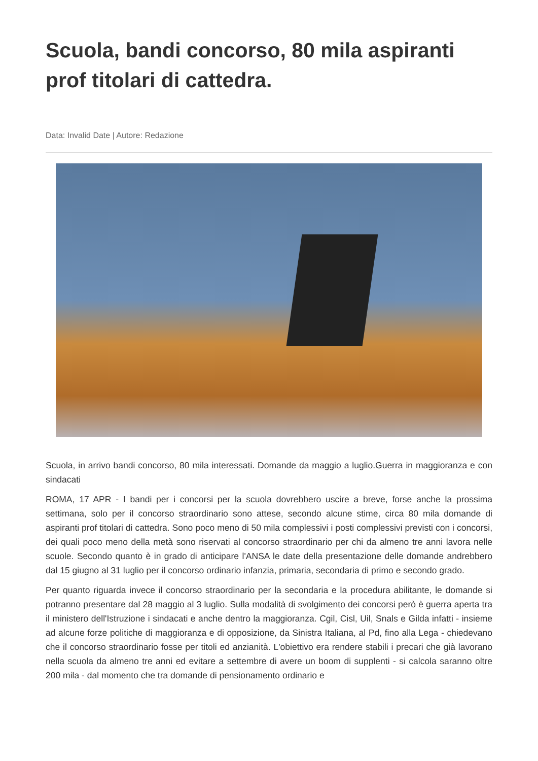Scuola, bandi concorso, 80 mila aspiranti prof titolari di cattedra.
Data: Invalid Date | Autore: Redazione
Scuola, in arrivo bandi concorso, 80 mila interessati. Domande da maggio a luglio.Guerra in maggioranza e con sindacati
ROMA, 17 APR - I bandi per i concorsi per la scuola dovrebbero uscire a breve, forse anche la prossima settimana, solo per il concorso straordinario sono attese, secondo alcune stime, circa 80 mila domande di aspiranti prof titolari di cattedra. Sono poco meno di 50 mila complessivi i posti complessivi previsti con i concorsi, dei quali poco meno della metà sono riservati al concorso straordinario per chi da almeno tre anni lavora nelle scuole. Secondo quanto è in grado di anticipare l'ANSA le date della presentazione delle domande andrebbero dal 15 giugno al 31 luglio per il concorso ordinario infanzia, primaria, secondaria di primo e secondo grado.
Per quanto riguarda invece il concorso straordinario per la secondaria e la procedura abilitante, le domande si potranno presentare dal 28 maggio al 3 luglio. Sulla modalità di svolgimento dei concorsi però è guerra aperta tra il ministero dell'Istruzione i sindacati e anche dentro la maggioranza. Cgil, Cisl, Uil, Snals e Gilda infatti - insieme ad alcune forze politiche di maggioranza e di opposizione, da Sinistra Italiana, al Pd, fino alla Lega - chiedevano che il concorso straordinario fosse per titoli ed anzianità. L'obiettivo era rendere stabili i precari che già lavorano nella scuola da almeno tre anni ed evitare a settembre di avere un boom di supplenti - si calcola saranno oltre 200 mila - dal momento che tra domande di pensionamento ordinario e